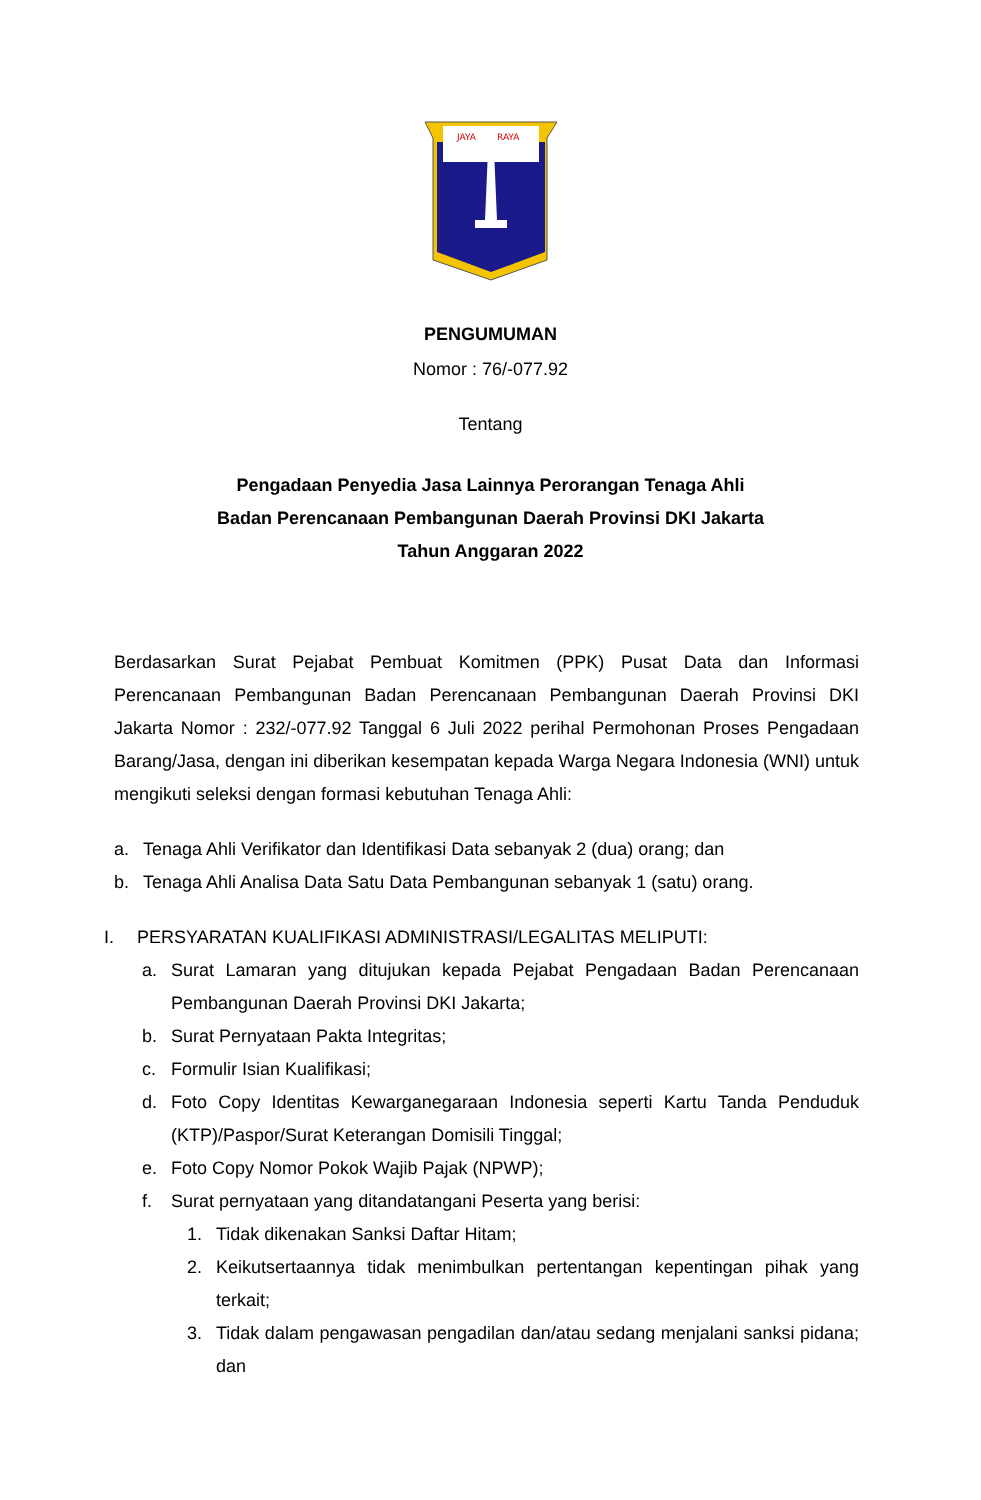JAYA
RAYA
PENGUMUMAN
Nomor : 76/-077.92
Tentang
Pengadaan Penyedia Jasa Lainnya Perorangan Tenaga Ahli
Badan Perencanaan Pembangunan Daerah Provinsi DKI Jakarta
Tahun Anggaran 2022
Berdasarkan Surat Pejabat Pembuat Komitmen (PPK) Pusat Data dan Informasi Perencanaan Pembangunan Badan Perencanaan Pembangunan Daerah Provinsi DKI Jakarta Nomor : 232/-077.92 Tanggal 6 Juli 2022 perihal Permohonan Proses Pengadaan Barang/Jasa, dengan ini diberikan kesempatan kepada Warga Negara Indonesia (WNI) untuk mengikuti seleksi dengan formasi kebutuhan Tenaga Ahli:
a. Tenaga Ahli Verifikator dan Identifikasi Data sebanyak 2 (dua) orang; dan
b. Tenaga Ahli Analisa Data Satu Data Pembangunan sebanyak 1 (satu) orang.
I. PERSYARATAN KUALIFIKASI ADMINISTRASI/LEGALITAS MELIPUTI:
a. Surat Lamaran yang ditujukan kepada Pejabat Pengadaan Badan Perencanaan Pembangunan Daerah Provinsi DKI Jakarta;
b. Surat Pernyataan Pakta Integritas;
c. Formulir Isian Kualifikasi;
d. Foto Copy Identitas Kewarganegaraan Indonesia seperti Kartu Tanda Penduduk (KTP)/Paspor/Surat Keterangan Domisili Tinggal;
e. Foto Copy Nomor Pokok Wajib Pajak (NPWP);
f. Surat pernyataan yang ditandatangani Peserta yang berisi:
1. Tidak dikenakan Sanksi Daftar Hitam;
2. Keikutsertaannya tidak menimbulkan pertentangan kepentingan pihak yang terkait;
3. Tidak dalam pengawasan pengadilan dan/atau sedang menjalani sanksi pidana; dan